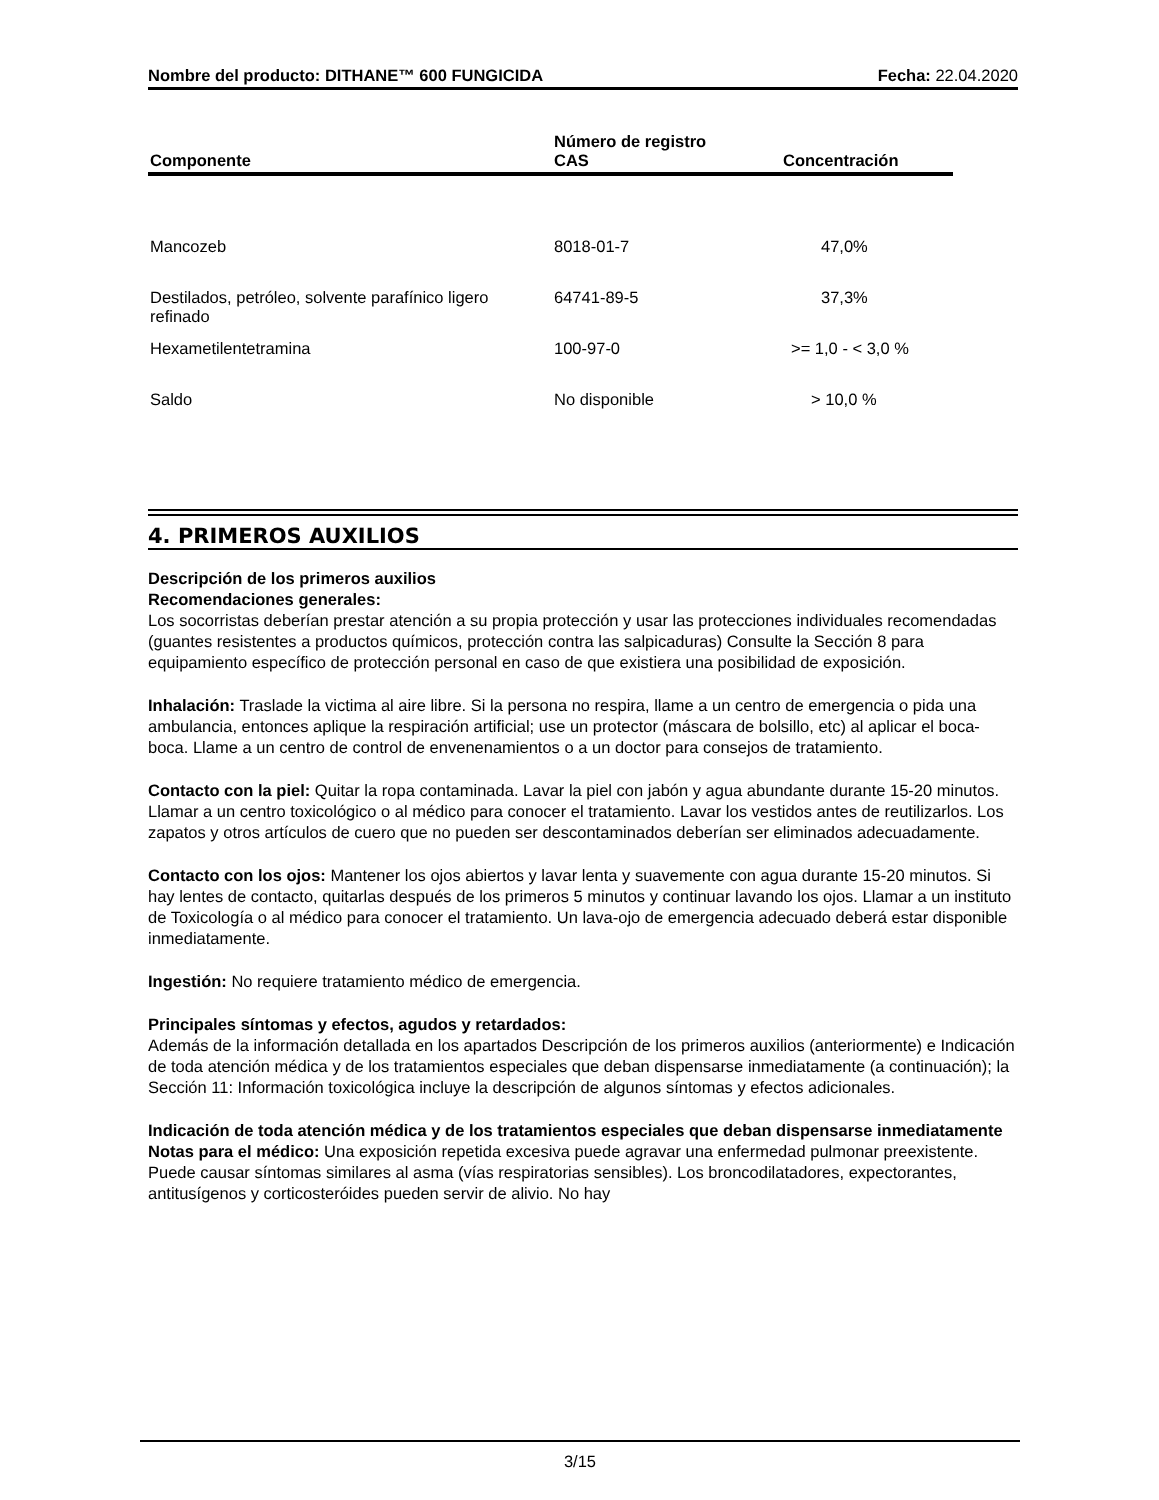Nombre del producto: DITHANE™ 600 FUNGICIDA Fecha: 22.04.2020
| Componente | Número de registro CAS | Concentración |
| --- | --- | --- |
| Mancozeb | 8018-01-7 | 47,0% |
| Destilados, petróleo, solvente parafínico ligero refinado | 64741-89-5 | 37,3% |
| Hexametilentetramina | 100-97-0 | >= 1,0 - < 3,0 % |
| Saldo | No disponible | > 10,0 % |
4. PRIMEROS AUXILIOS
Descripción de los primeros auxilios
Recomendaciones generales:
Los socorristas deberían prestar atención a su propia protección y usar las protecciones individuales recomendadas (guantes resistentes a productos químicos, protección contra las salpicaduras) Consulte la Sección 8 para equipamiento específico de protección personal en caso de que existiera una posibilidad de exposición.
Inhalación: Traslade la victima al aire libre. Si la persona no respira, llame a un centro de emergencia o pida una ambulancia, entonces aplique la respiración artificial; use un protector (máscara de bolsillo, etc) al aplicar el boca-boca. Llame a un centro de control de envenenamientos o a un doctor para consejos de tratamiento.
Contacto con la piel: Quitar la ropa contaminada. Lavar la piel con jabón y agua abundante durante 15-20 minutos. Llamar a un centro toxicológico o al médico para conocer el tratamiento. Lavar los vestidos antes de reutilizarlos. Los zapatos y otros artículos de cuero que no pueden ser descontaminados deberían ser eliminados adecuadamente.
Contacto con los ojos: Mantener los ojos abiertos y lavar lenta y suavemente con agua durante 15-20 minutos. Si hay lentes de contacto, quitarlas después de los primeros 5 minutos y continuar lavando los ojos. Llamar a un instituto de Toxicología o al médico para conocer el tratamiento. Un lava-ojo de emergencia adecuado deberá estar disponible inmediatamente.
Ingestión: No requiere tratamiento médico de emergencia.
Principales síntomas y efectos, agudos y retardados:
Además de la información detallada en los apartados Descripción de los primeros auxilios (anteriormente) e Indicación de toda atención médica y de los tratamientos especiales que deban dispensarse inmediatamente (a continuación); la Sección 11: Información toxicológica incluye la descripción de algunos síntomas y efectos adicionales.
Indicación de toda atención médica y de los tratamientos especiales que deban dispensarse inmediatamente
Notas para el médico: Una exposición repetida excesiva puede agravar una enfermedad pulmonar preexistente. Puede causar síntomas similares al asma (vías respiratorias sensibles). Los broncodilatadores, expectorantes, antitusígenos y corticosteróides pueden servir de alivio. No hay
3/15